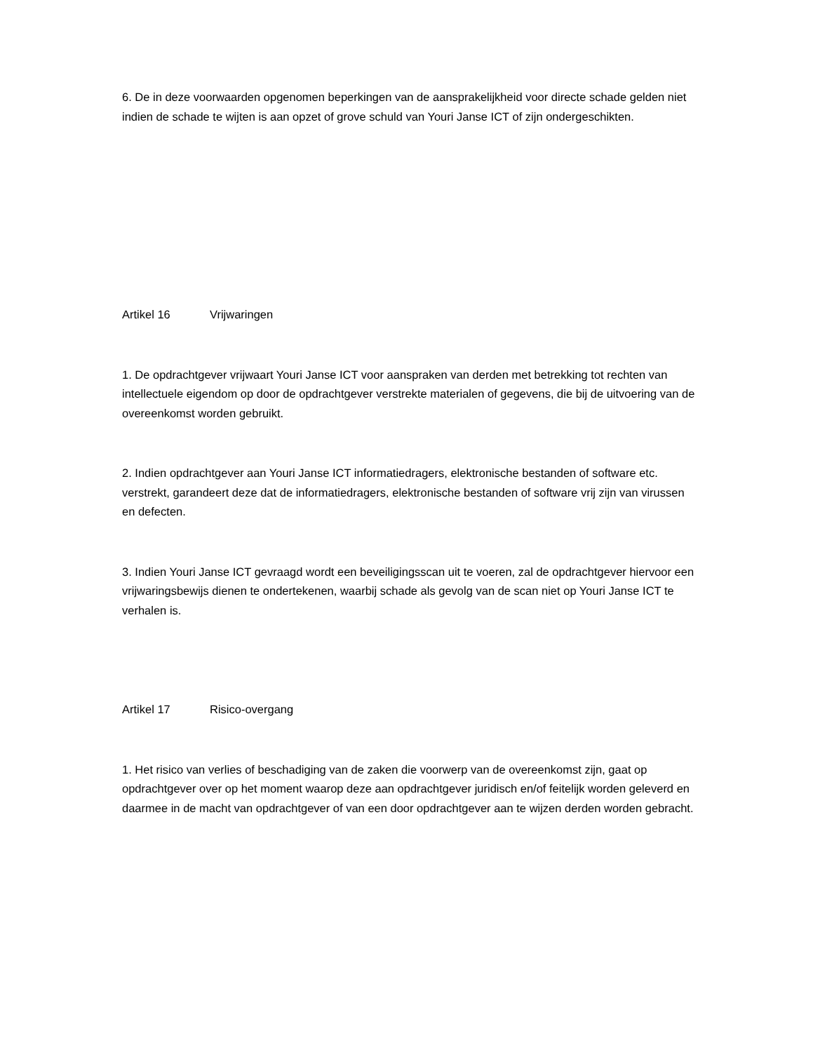6. De in deze voorwaarden opgenomen beperkingen van de aansprakelijkheid voor directe schade gelden niet indien de schade te wijten is aan opzet of grove schuld van Youri Janse ICT of zijn ondergeschikten.
Artikel 16 Vrijwaringen
1. De opdrachtgever vrijwaart Youri Janse ICT voor aanspraken van derden met betrekking tot rechten van intellectuele eigendom op door de opdrachtgever verstrekte materialen of gegevens, die bij de uitvoering van de overeenkomst worden gebruikt.
2. Indien opdrachtgever aan Youri Janse ICT informatiedragers, elektronische bestanden of software etc. verstrekt, garandeert deze dat de informatiedragers, elektronische bestanden of software vrij zijn van virussen en defecten.
3. Indien Youri Janse ICT gevraagd wordt een beveiligingsscan uit te voeren, zal de opdrachtgever hiervoor een vrijwaringsbewijs dienen te ondertekenen, waarbij schade als gevolg van de scan niet op Youri Janse ICT te verhalen is.
Artikel 17 Risico-overgang
1. Het risico van verlies of beschadiging van de zaken die voorwerp van de overeenkomst zijn, gaat op opdrachtgever over op het moment waarop deze aan opdrachtgever juridisch en/of feitelijk worden geleverd en daarmee in de macht van opdrachtgever of van een door opdrachtgever aan te wijzen derden worden gebracht.